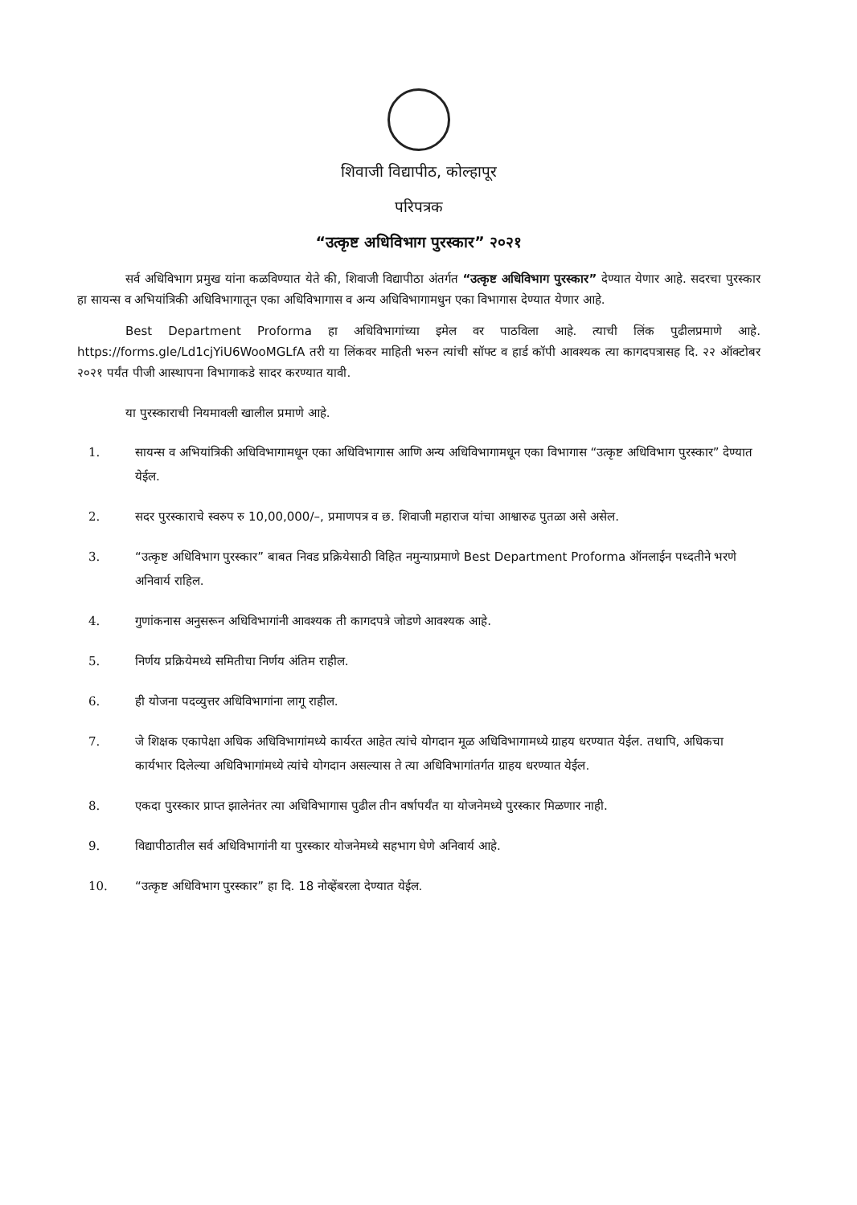शिवाजी विद्यापीठ, कोल्हापूर
परिपत्रक
“उत्कृष्ट अधिविभाग पुरस्कार” २०२१
सर्व अधिविभाग प्रमुख यांना कळविण्यात येते की, शिवाजी विद्यापीठा अंतर्गत “उत्कृष्ट अधिविभाग पुरस्कार” देण्यात येणार आहे. सदरचा पुरस्कार हा सायन्स व अभियांत्रिकी अधिविभागातून एका अधिविभागास व अन्य अधिविभागामधुन एका विभागास देण्यात येणार आहे.
Best Department Proforma हा अधिविभागांच्या इमेल वर पाठविला आहे. त्याची लिंक पुढीलप्रमाणे आहे. https://forms.gle/Ld1cjYiU6WooMGLfA तरी या लिंकवर माहिती भरुन त्यांची सॉफ्ट व हार्ड कॉपी आवश्यक त्या कागदपत्रासह दि. २२ ऑक्टोबर २०२१ पर्यंत पीजी आस्थापना विभागाकडे सादर करण्यात यावी.
या पुरस्काराची नियमावली खालील प्रमाणे आहे.
1. सायन्स व अभियांत्रिकी अधिविभागामधून एका अधिविभागास आणि अन्य अधिविभागामधून एका विभागास “उत्कृष्ट अधिविभाग पुरस्कार” देण्यात येईल.
2. सदर पुरस्काराचे स्वरुप रु 10,00,000/–, प्रमाणपत्र व छ. शिवाजी महाराज यांचा आश्वारुढ पुतळा असे असेल.
3. “उत्कृष्ट अधिविभाग पुरस्कार” बाबत निवड प्रक्रियेसाठी विहित नमुन्याप्रमाणे Best Department Proforma ऑनलाईन पध्दतीने भरणे अनिवार्य राहिल.
4. गुणांकनास अनुसरून अधिविभागांनी आवश्यक ती कागदपत्रे जोडणे आवश्यक आहे.
5. निर्णय प्रक्रियेमध्ये समितीचा निर्णय अंतिम राहील.
6. ही योजना पदव्युत्तर अधिविभागांना लागू राहील.
7. जे शिक्षक एकापेक्षा अधिक अधिविभागांमध्ये कार्यरत आहेत त्यांचे योगदान मूळ अधिविभागामध्ये ग्राहय धरण्यात येईल. तथापि, अधिकचा कार्यभार दिलेल्या अधिविभागांमध्ये त्यांचे योगदान असल्यास ते त्या अधिविभागांतर्गत ग्राहय धरण्यात येईल.
8. एकदा पुरस्कार प्राप्त झालेनंतर त्या अधिविभागास पुढील तीन वर्षापर्यंत या योजनेमध्ये पुरस्कार मिळणार नाही.
9. विद्यापीठातील सर्व अधिविभागांनी या पुरस्कार योजनेमध्ये सहभाग घेणे अनिवार्य आहे.
10. “उत्कृष्ट अधिविभाग पुरस्कार” हा दि. 18 नोव्हेंबरला देण्यात येईल.